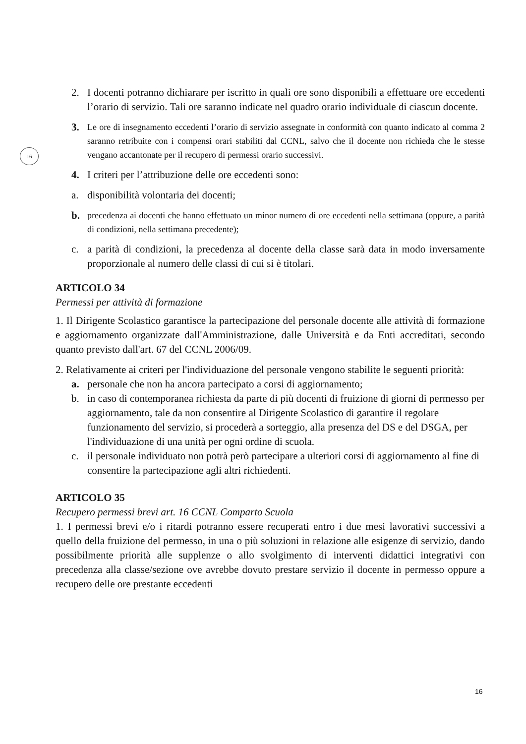16
2. I docenti potranno dichiarare per iscritto in quali ore sono disponibili a effettuare ore eccedenti l’orario di servizio. Tali ore saranno indicate nel quadro orario individuale di ciascun docente.
3. Le ore di insegnamento eccedenti l’orario di servizio assegnate in conformità con quanto indicato al comma 2 saranno retribuite con i compensi orari stabiliti dal CCNL, salvo che il docente non richieda che le stesse vengano accantonate per il recupero di permessi orario successivi.
4. I criteri per l’attribuzione delle ore eccedenti sono:
a. disponibilità volontaria dei docenti;
b. precedenza ai docenti che hanno effettuato un minor numero di ore eccedenti nella settimana (oppure, a parità di condizioni, nella settimana precedente);
c. a parità di condizioni, la precedenza al docente della classe sarà data in modo inversamente proporzionale al numero delle classi di cui si è titolari.
ARTICOLO 34
Permessi per attività di formazione
1. Il Dirigente Scolastico garantisce la partecipazione del personale docente alle attività di formazione e aggiornamento organizzate dall'Amministrazione, dalle Università e da Enti accreditati, secondo quanto previsto dall'art. 67 del CCNL 2006/09.
2. Relativamente ai criteri per l'individuazione del personale vengono stabilite le seguenti priorità:
a. personale che non ha ancora partecipato a corsi di aggiornamento;
b. in caso di contemporanea richiesta da parte di più docenti di fruizione di giorni di permesso per aggiornamento, tale da non consentire al Dirigente Scolastico di garantire il regolare funzionamento del servizio, si procederà a sorteggio, alla presenza del DS e del DSGA, per l'individuazione di una unità per ogni ordine di scuola.
c. il personale individuato non potrà però partecipare a ulteriori corsi di aggiornamento al fine di consentire la partecipazione agli altri richiedenti.
ARTICOLO 35
Recupero permessi brevi art. 16 CCNL Comparto Scuola
1. I permessi brevi e/o i ritardi potranno essere recuperati entro i due mesi lavorativi successivi a quello della fruizione del permesso, in una o più soluzioni in relazione alle esigenze di servizio, dando possibilmente priorità alle supplenze o allo svolgimento di interventi didattici integrativi con precedenza alla classe/sezione ove avrebbe dovuto prestare servizio il docente in permesso oppure a recupero delle ore prestante eccedenti
16